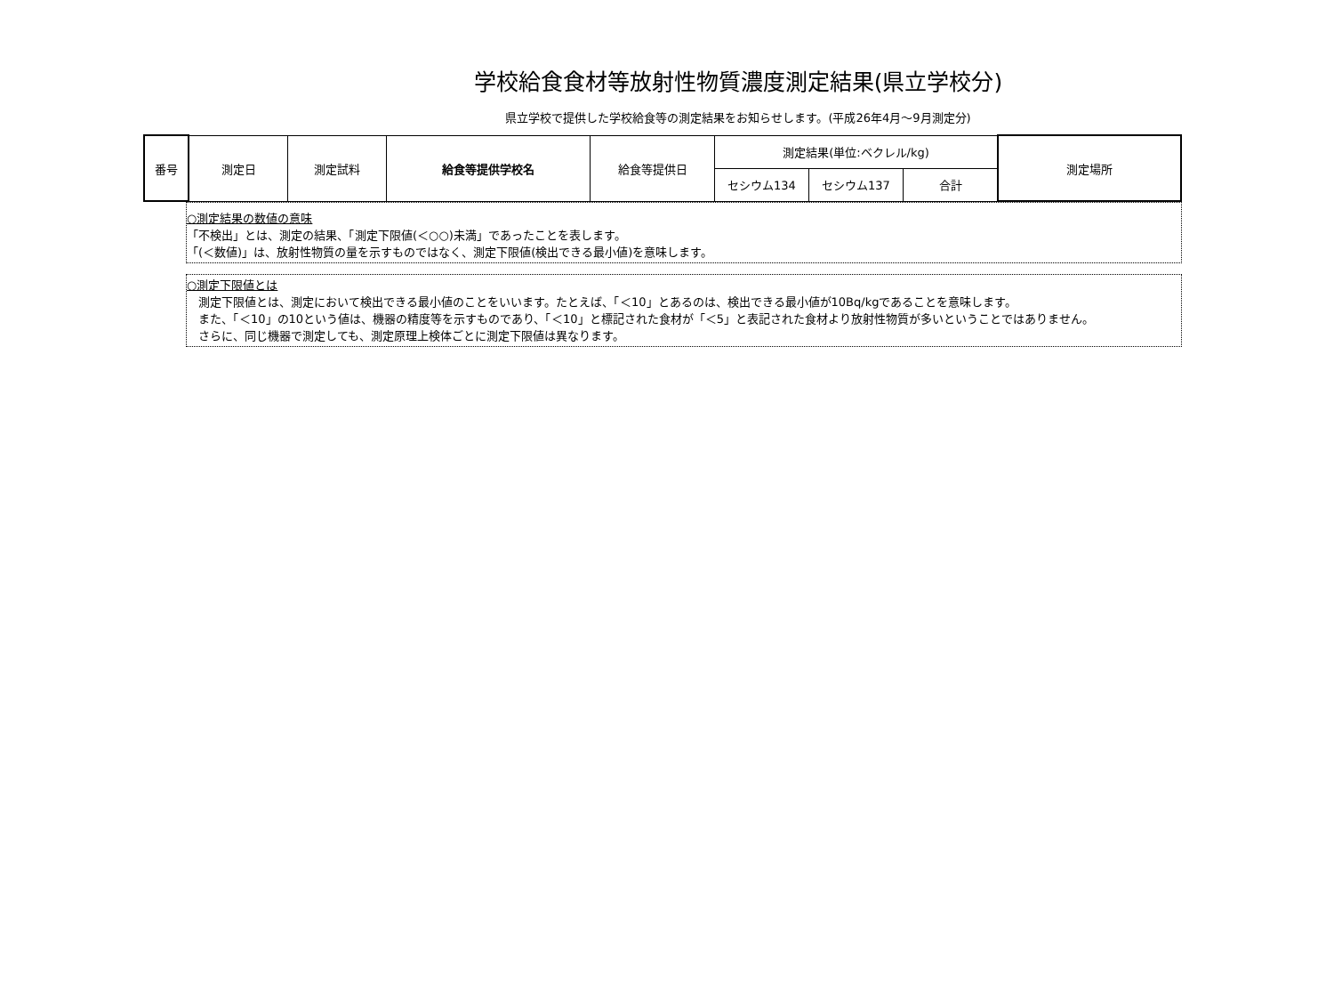学校給食食材等放射性物質濃度測定結果(県立学校分)
県立学校で提供した学校給食等の測定結果をお知らせします。(平成26年4月～9月測定分)
| 番号 | 測定日 | 測定試料 | 給食等提供学校名 | 給食等提供日 | 測定結果(単位:ベクレル/kg) | | | 測定場所 |
| --- | --- | --- | --- | --- | --- | --- | --- | --- |
| | | | | | セシウム134 | セシウム137 | 合計 | |
○測定結果の数値の意味
「不検出」とは、測定の結果、「測定下限値(＜○○)未満」であったことを表します。
「(＜数値)」は、放射性物質の量を示すものではなく、測定下限値(検出できる最小値)を意味します。
○測定下限値とは
　測定下限値とは、測定において検出できる最小値のことをいいます。たとえば、「＜10」とあるのは、検出できる最小値が10Bq/kgであることを意味します。
　また、「＜10」の10という値は、機器の精度等を示すものであり、「＜10」と標記された食材が「＜5」と表記された食材より放射性物質が多いということではありません。
　さらに、同じ機器で測定しても、測定原理上検体ごとに測定下限値は異なります。